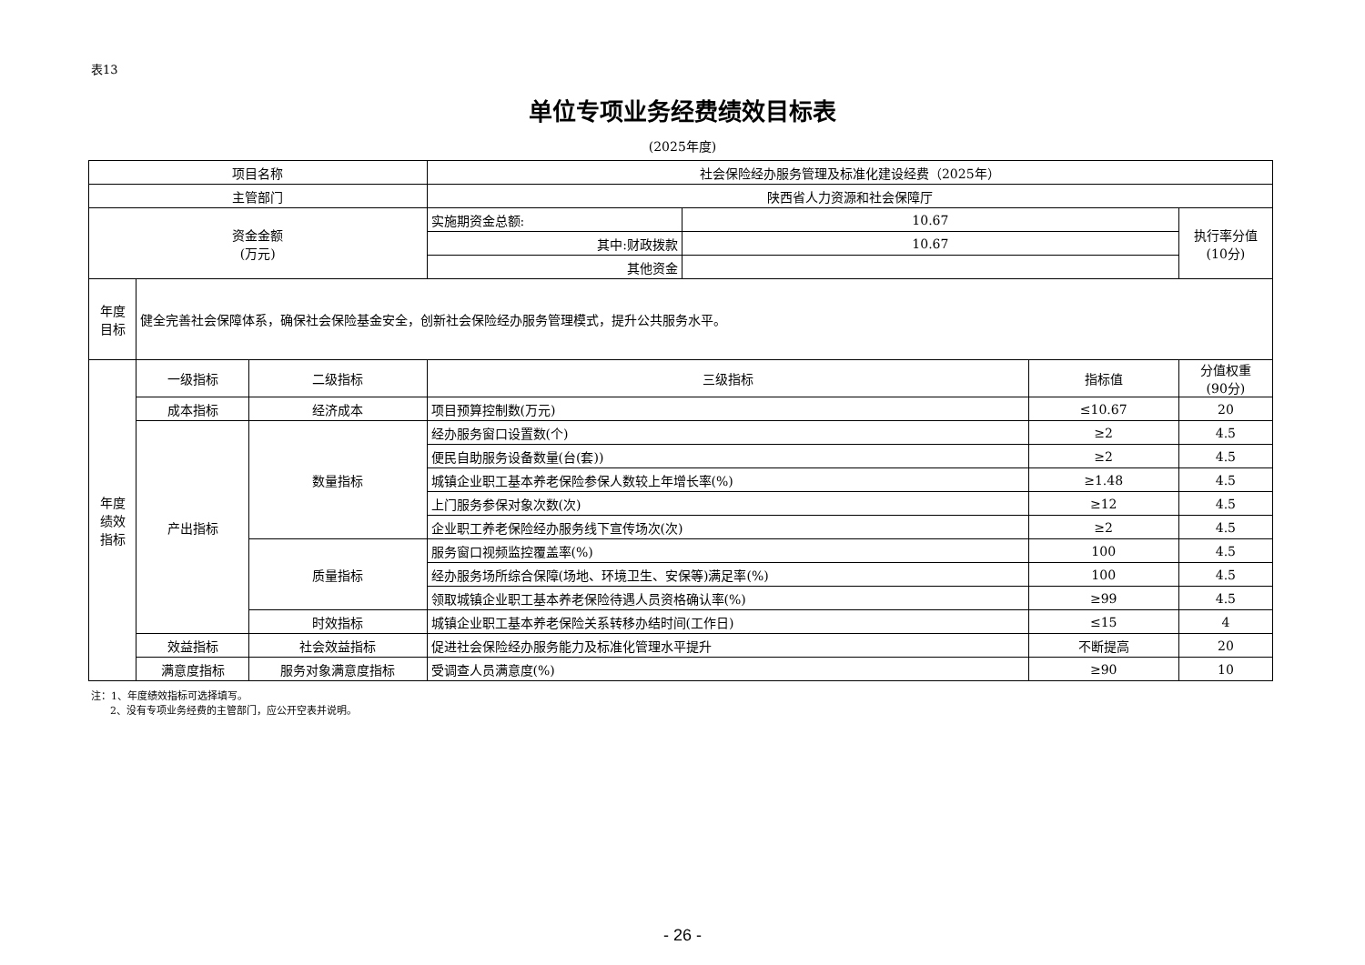表13
单位专项业务经费绩效目标表
(2025年度)
| 项目名称 | | | 社会保险经办服务管理及标准化建设经费（2025年） | | | |
| 主管部门 | | | 陕西省人力资源和社会保障厅 | | | |
| 资金金额 (万元) | | | 实施期资金总额: | 10.67 | | 执行率分值 (10分) |
| | | | 其中:财政拨款 | 10.67 | | |
| | | | 其他资金 | | | |
| 年度 目标 | 健全完善社会保障体系，确保社会保险基金安全，创新社会保险经办服务管理模式，提升公共服务水平。 | | | | | |
| 年度 绩效 指标 | 一级指标 | 二级指标 | 三级指标 | | 指标值 | 分值权重 (90分) |
| | 成本指标 | 经济成本 | 项目预算控制数(万元) | | ≤10.67 | 20 |
| | 产出指标 | 数量指标 | 经办服务窗口设置数(个) | | ≥2 | 4.5 |
| | | | 便民自助服务设备数量(台(套)) | | ≥2 | 4.5 |
| | | | 城镇企业职工基本养老保险参保人数较上年增长率(%) | | ≥1.48 | 4.5 |
| | | | 上门服务参保对象次数(次) | | ≥12 | 4.5 |
| | | | 企业职工养老保险经办服务线下宣传场次(次) | | ≥2 | 4.5 |
| | | 质量指标 | 服务窗口视频监控覆盖率(%) | | 100 | 4.5 |
| | | | 经办服务场所综合保障(场地、环境卫生、安保等)满足率(%) | | 100 | 4.5 |
| | | | 领取城镇企业职工基本养老保险待遇人员资格确认率(%) | | ≥99 | 4.5 |
| | | 时效指标 | 城镇企业职工基本养老保险关系转移办结时间(工作日) | | ≤15 | 4 |
| | 效益指标 | 社会效益指标 | 促进社会保险经办服务能力及标准化管理水平提升 | | 不断提高 | 20 |
| | 满意度指标 | 服务对象满意度指标 | 受调查人员满意度(%) | | ≥90 | 10 |
注：1、年度绩效指标可选择填写。
2、没有专项业务经费的主管部门，应公开空表并说明。
- 26 -